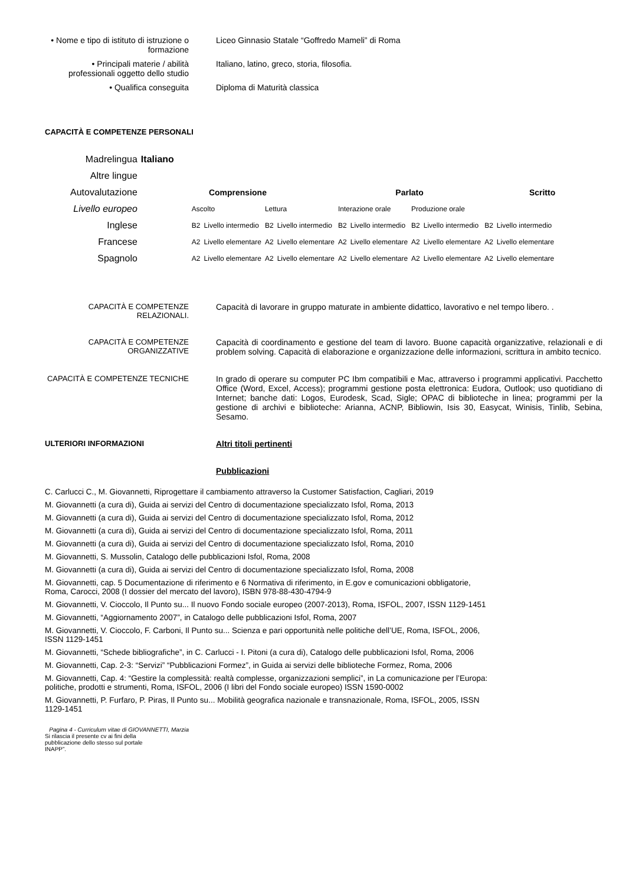• Nome e tipo di istituto di istruzione o formazione
Liceo Ginnasio Statale “Goffredo Mameli” di Roma
• Principali materie / abilità professionali oggetto dello studio
Italiano, latino, greco, storia, filosofia.
• Qualifica conseguita Diploma di Maturità classica
CAPACITÀ E COMPETENZE PERSONALI
| Madrelingua | Italiano | | | | | | | | | | |
| Altre lingue | | | | | | | | | | | |
| Autovalutazione | Comprensione | | | | | Parlato | | | | Scritto | |
| Livello europeo | | Ascolto | | Lettura | | Interazione orale | | Produzione orale | | | |
| Inglese | | B2 | Livello intermedio | B2 | Livello intermedio | B2 | Livello intermedio | B2 | Livello intermedio | B2 | Livello intermedio |
| Francese | | A2 | Livello elementare | A2 | Livello elementare | A2 | Livello elementare | A2 | Livello elementare | A2 | Livello elementare |
| Spagnolo | | A2 | Livello elementare | A2 | Livello elementare | A2 | Livello elementare | A2 | Livello elementare | A2 | Livello elementare |
CAPACITÀ E COMPETENZE RELAZIONALI.
Capacità di lavorare in gruppo maturate in ambiente didattico, lavorativo e nel tempo libero. .
CAPACITÀ E COMPETENZE ORGANIZZATIVE
Capacità di coordinamento e gestione del team di lavoro. Buone capacità organizzative, relazionali e di problem solving. Capacità di elaborazione e organizzazione delle informazioni, scrittura in ambito tecnico.
CAPACITÀ E COMPETENZE TECNICHE In grado di operare su computer PC Ibm compatibili e Mac, attraverso i programmi applicativi. Pacchetto Office (Word, Excel, Access); programmi gestione posta elettronica: Eudora, Outlook; uso quotidiano di Internet; banche dati: Logos, Eurodesk, Scad, Sigle; OPAC di biblioteche in linea; programmi per la gestione di archivi e biblioteche: Arianna, ACNP, Bibliowin, Isis 30, Easycat, Winisis, Tinlib, Sebina, Sesamo.
ULTERIORI INFORMAZIONI Altri titoli pertinenti
Pubblicazioni
C. Carlucci C., M. Giovannetti, Riprogettare il cambiamento attraverso la Customer Satisfaction, Cagliari, 2019
M. Giovannetti (a cura di), Guida ai servizi del Centro di documentazione specializzato Isfol, Roma, 2013
M. Giovannetti (a cura di), Guida ai servizi del Centro di documentazione specializzato Isfol, Roma, 2012
M. Giovannetti (a cura di), Guida ai servizi del Centro di documentazione specializzato Isfol, Roma, 2011
M. Giovannetti (a cura di), Guida ai servizi del Centro di documentazione specializzato Isfol, Roma, 2010
M. Giovannetti, S. Mussolin, Catalogo delle pubblicazioni Isfol, Roma, 2008
M. Giovannetti (a cura di), Guida ai servizi del Centro di documentazione specializzato Isfol, Roma, 2008
M. Giovannetti, cap. 5 Documentazione di riferimento e 6 Normativa di riferimento, in E.gov e comunicazioni obbligatorie,
Roma, Carocci, 2008 (I dossier del mercato del lavoro), ISBN 978-88-430-4794-9
M. Giovannetti, V. Cioccolo, Il Punto su... Il nuovo Fondo sociale europeo (2007-2013), Roma, ISFOL, 2007, ISSN 1129-1451
M. Giovannetti, “Aggiornamento 2007”, in Catalogo delle pubblicazioni Isfol, Roma, 2007
M. Giovannetti, V. Cioccolo, F. Carboni, Il Punto su... Scienza e pari opportunità nelle politiche dell’UE, Roma, ISFOL, 2006,
ISSN 1129-1451
M. Giovannetti, “Schede bibliografiche”, in C. Carlucci - I. Pitoni (a cura di), Catalogo delle pubblicazioni Isfol, Roma, 2006
M. Giovannetti, Cap. 2-3: “Servizi” “Pubblicazioni Formez”, in Guida ai servizi delle biblioteche Formez, Roma, 2006
M. Giovannetti, Cap. 4: “Gestire la complessità: realtà complesse, organizzazioni semplici”, in La comunicazione per l’Europa:
politiche, prodotti e strumenti, Roma, ISFOL, 2006 (I libri del Fondo sociale europeo) ISSN 1590-0002
M. Giovannetti, P. Furfaro, P. Piras, Il Punto su... Mobilità geografica nazionale e transnazionale, Roma, ISFOL, 2005, ISSN
1129-1451
Pagina 4 - Curriculum vitae di GIOVANNETTI, Marzia
Si rilascia il presente cv ai fini della pubblicazione dello stesso sul portale INAPP”.